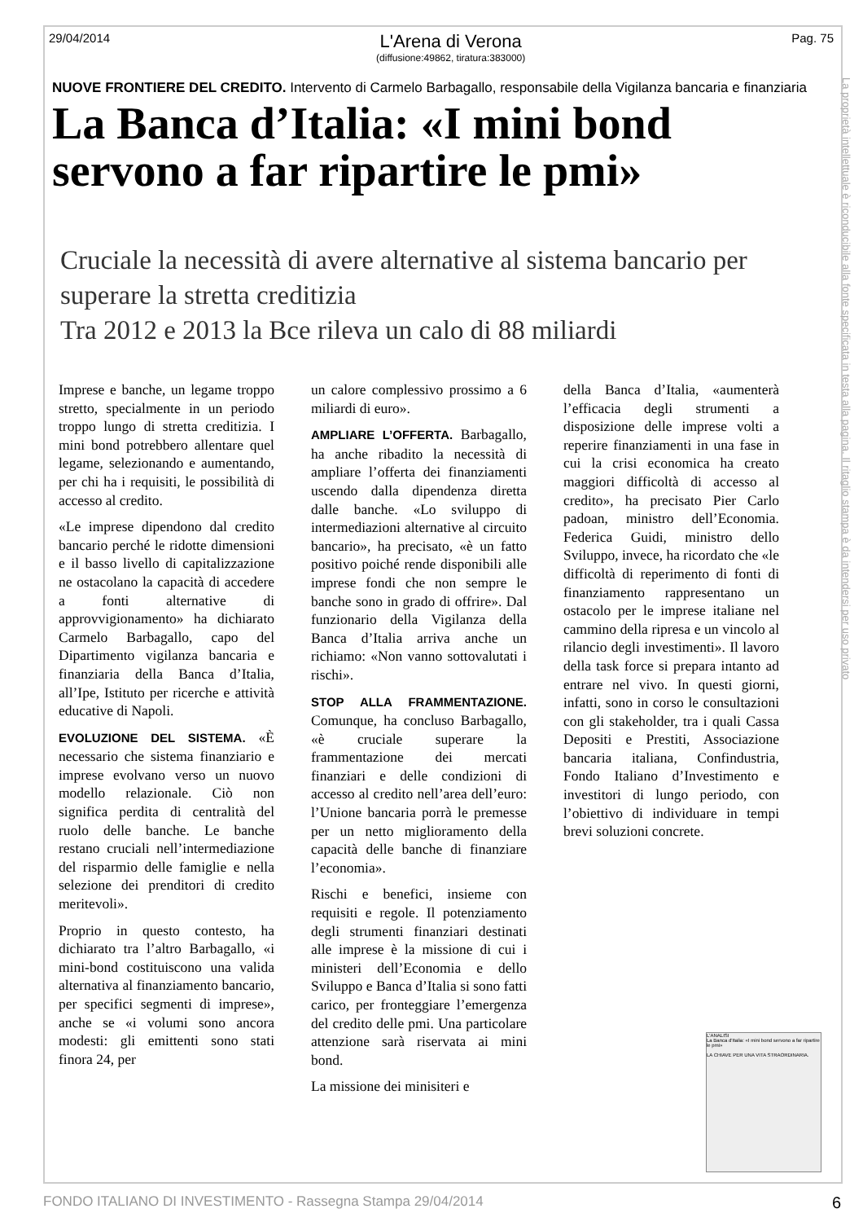29/04/2014
L'Arena di Verona
(diffusione:49862, tiratura:383000)
Pag. 75
La proprietà intellettuale è riconducibile alla fonte specificata in testa alla pagina. Il ritaglio stampa è da intendersi per uso privato
NUOVE FRONTIERE DEL CREDITO. Intervento di Carmelo Barbagallo, responsabile della Vigilanza bancaria e finanziaria
La Banca d’Italia: «I mini bond servono a far ripartire le pmi»
Cruciale la necessità di avere alternative al sistema bancario per superare la stretta creditizia
Tra 2012 e 2013 la Bce rileva un calo di 88 miliardi
Imprese e banche, un legame troppo stretto, specialmente in un periodo troppo lungo di stretta creditizia. I mini bond potrebbero allentare quel legame, selezionando e aumentando, per chi ha i requisiti, le possibilità di accesso al credito.
«Le imprese dipendono dal credito bancario perché le ridotte dimensioni e il basso livello di capitalizzazione ne ostacolano la capacità di accedere a fonti alternative di approvvigionamento» ha dichiarato Carmelo Barbagallo, capo del Dipartimento vigilanza bancaria e finanziaria della Banca d’Italia, all’Ipe, Istituto per ricerche e attività educative di Napoli.
EVOLUZIONE DEL SISTEMA. «È necessario che sistema finanziario e imprese evolvano verso un nuovo modello relazionale. Ciò non significa perdita di centralità del ruolo delle banche. Le banche restano cruciali nell’intermediazione del risparmio delle famiglie e nella selezione dei prenditori di credito meritevoli».
Proprio in questo contesto, ha dichiarato tra l’altro Barbagallo, «i mini-bond costituiscono una valida alternativa al finanziamento bancario, per specifici segmenti di imprese», anche se «i volumi sono ancora modesti: gli emittenti sono stati finora 24, per
un calore complessivo prossimo a 6 miliardi di euro».
AMPLIARE L’OFFERTA. Barbagallo, ha anche ribadito la necessità di ampliare l’offerta dei finanziamenti uscendo dalla dipendenza diretta dalle banche. «Lo sviluppo di intermediazioni alternative al circuito bancario», ha precisato, «è un fatto positivo poiché rende disponibili alle imprese fondi che non sempre le banche sono in grado di offrire». Dal funzionario della Vigilanza della Banca d’Italia arriva anche un richiamo: «Non vanno sottovalutati i rischi».
STOP ALLA FRAMMENTAZIONE. Comunque, ha concluso Barbagallo, «è cruciale superare la frammentazione dei mercati finanziari e delle condizioni di accesso al credito nell’area dell’euro: l’Unione bancaria porrà le premesse per un netto miglioramento della capacità delle banche di finanziare l’economia».
Rischi e benefici, insieme con requisiti e regole. Il potenziamento degli strumenti finanziari destinati alle imprese è la missione di cui i ministeri dell’Economia e dello Sviluppo e Banca d’Italia si sono fatti carico, per fronteggiare l’emergenza del credito delle pmi. Una particolare attenzione sarà riservata ai mini bond.
La missione dei minisiteri e
della Banca d’Italia, «aumenterà l’efficacia degli strumenti a disposizione delle imprese volti a reperire finanziamenti in una fase in cui la crisi economica ha creato maggiori difficoltà di accesso al credito», ha precisato Pier Carlo padoan, ministro dell’Economia. Federica Guidi, ministro dello Sviluppo, invece, ha ricordato che «le difficoltà di reperimento di fonti di finanziamento rappresentano un ostacolo per le imprese italiane nel cammino della ripresa e un vincolo al rilancio degli investimenti». Il lavoro della task force si prepara intanto ad entrare nel vivo. In questi giorni, infatti, sono in corso le consultazioni con gli stakeholder, tra i quali Cassa Depositi e Prestiti, Associazione bancaria italiana, Confindustria, Fondo Italiano d’Investimento e investitori di lungo periodo, con l’obiettivo di individuare in tempi brevi soluzioni concrete.
L'ANALISI
La Banca d'Italia: «I mini bond servono a far ripartire le pmi»
LA CHIAVE PER UNA VITA STRAORDINARIA.
FONDO ITALIANO DI INVESTIMENTO - Rassegna Stampa 29/04/2014 6